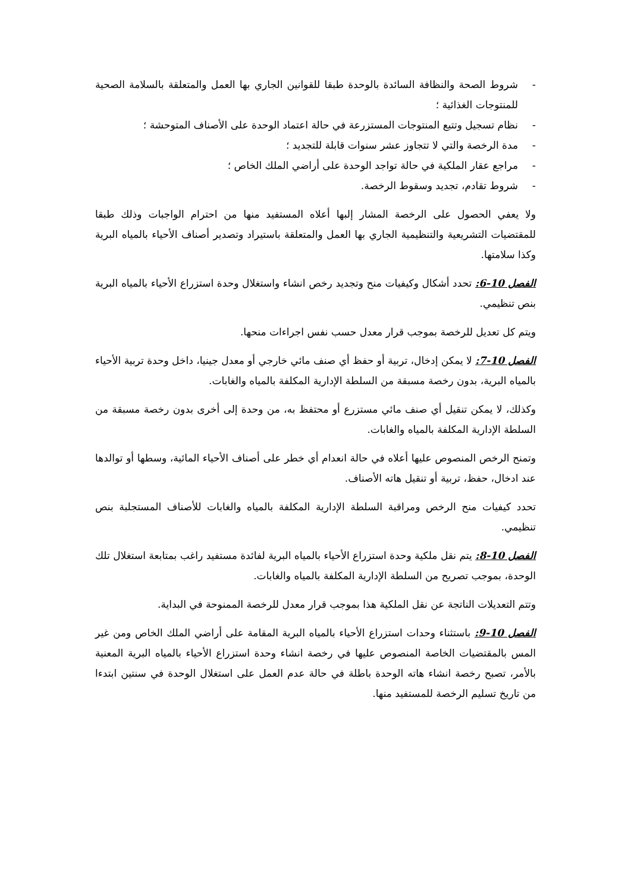- شروط الصحة والنظافة السائدة بالوحدة طبقا للقوانين الجاري بها العمل والمتعلقة بالسلامة الصحية للمنتوجات الغذائية ؛
- نظام تسجيل وتتبع المنتوجات المستزرعة في حالة اعتماد الوحدة على الأصناف المتوحشة ؛
- مدة الرخصة والتي لا تتجاوز عشر سنوات قابلة للتجديد ؛
- مراجع عقار الملكية في حالة تواجد الوحدة على أراضي الملك الخاص ؛
- شروط تقادم، تجديد وسقوط الرخصة.
ولا يعفي الحصول على الرخصة المشار إلبها أعلاه المستفيد منها من احترام الواجبات وذلك طبقا للمقتضيات التشريعية والتنظيمية الجاري بها العمل والمتعلقة باستيراد وتصدير أصناف الأحياء بالمياه البرية وكذا سلامتها.
الفصل 10-6: تحدد أشكال وكيفيات منح وتجديد رخص انشاء واستغلال وحدة استزراع الأحياء بالمياه البرية بنص تنظيمي.
ويتم كل تعديل للرخصة بموجب قرار معدل حسب نفس اجراءات منحها.
الفصل 10-7: لا يمكن إدخال، تربية أو حفظ أي صنف مائي خارجي أو معدل جينيا، داخل وحدة تربية الأحياء بالمياه البرية، بدون رخصة مسبقة من السلطة الإدارية المكلفة بالمياه والغابات.
وكذلك، لا يمكن تنقيل أي صنف مائي مستزرع أو محتفظ به، من وحدة إلى أخرى بدون رخصة مسبقة من السلطة الإدارية المكلفة بالمياه والغابات.
وتمنح الرخص المنصوص عليها أعلاه في حالة انعدام أي خطر على أصناف الأحياء المائية، وسطها أو توالدها عند ادخال، حفظ، تربية أو تنقيل هاته الأصناف.
تحدد كيفيات منح الرخص ومراقبة السلطة الإدارية المكلفة بالمياه والغابات للأصناف المستجلبة بنص تنظيمي.
الفصل 10-8: يتم نقل ملكية وحدة استزراع الأحياء بالمياه البرية لفائدة مستفيد راغب بمتابعة استغلال تلك الوحدة، بموجب تصريح من السلطة الإدارية المكلفة بالمياه والغابات.
وتتم التعديلات الناتجة عن نقل الملكية هذا بموجب قرار معدل للرخصة الممنوحة في البداية.
الفصل 10-9: باستثناء وحدات استزراع الأحياء بالمياه البرية المقامة على أراضي الملك الخاص ومن غير المس بالمقتضيات الخاصة المنصوص عليها في رخصة انشاء وحدة استزراع الأحياء بالمياه البرية المعنية بالأمر، تصبح رخصة انشاء هاته الوحدة باطلة في حالة عدم العمل على استغلال الوحدة في سنتين ابتدءا من تاريخ تسليم الرخصة للمستفيد منها.